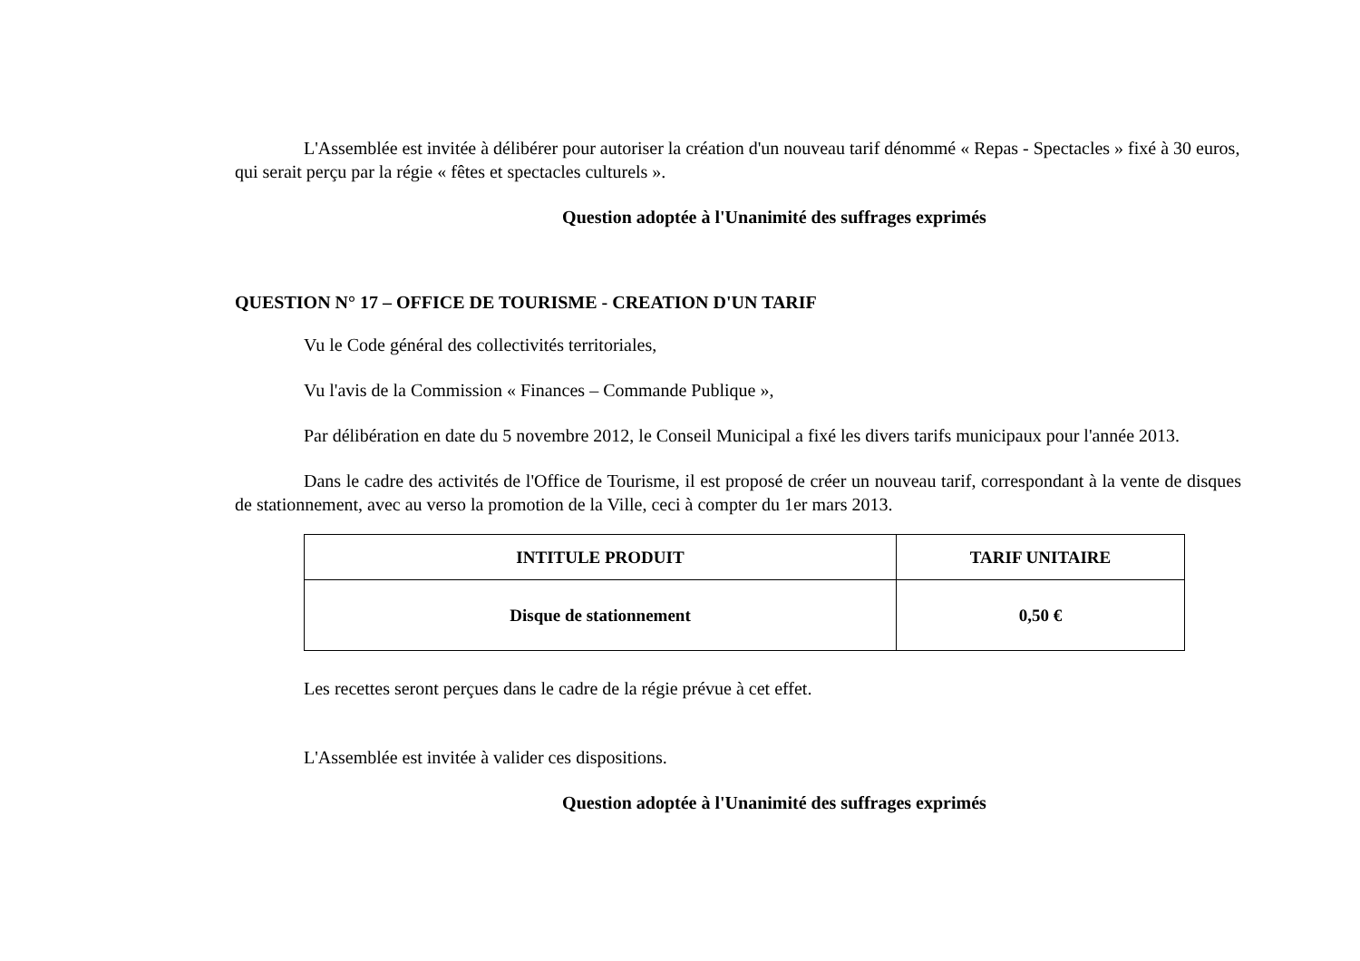L'Assemblée est invitée à délibérer pour autoriser la création d'un nouveau tarif dénommé « Repas - Spectacles » fixé à 30 euros, qui serait perçu par la régie « fêtes et spectacles culturels ».
Question adoptée à l'Unanimité des suffrages exprimés
QUESTION N° 17 – OFFICE DE TOURISME - CREATION D'UN TARIF
Vu le Code général des collectivités territoriales,
Vu l'avis de la Commission « Finances – Commande Publique »,
Par délibération en date du 5 novembre 2012, le Conseil Municipal a fixé les divers tarifs municipaux pour l'année 2013.
Dans le cadre des activités de l'Office de Tourisme, il est proposé de créer un nouveau tarif, correspondant à la vente de disques de stationnement, avec au verso la promotion de la Ville, ceci à compter du 1er mars 2013.
| INTITULE PRODUIT | TARIF UNITAIRE |
| --- | --- |
| Disque de stationnement | 0,50 € |
Les recettes seront perçues dans le cadre de la régie prévue à cet effet.
L'Assemblée est invitée à valider ces dispositions.
Question adoptée à l'Unanimité des suffrages exprimés